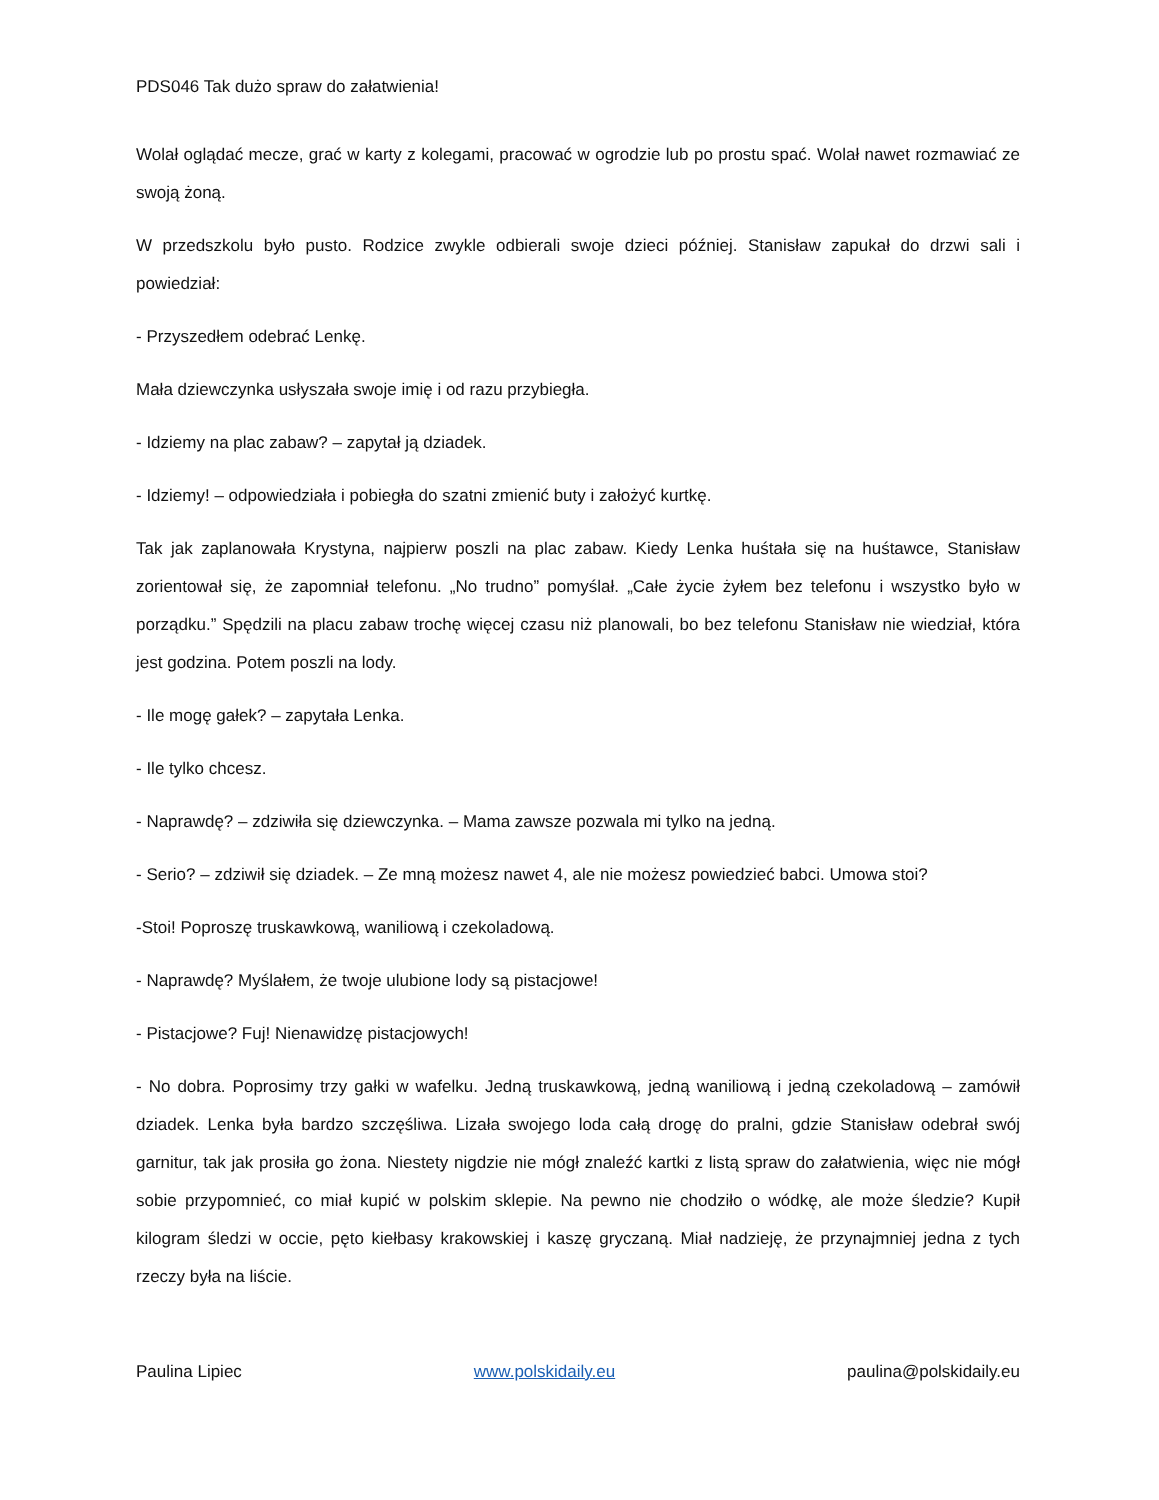PDS046 Tak dużo spraw do załatwienia!
Wolał oglądać mecze, grać w karty z kolegami, pracować w ogrodzie lub po prostu spać. Wolał nawet rozmawiać ze swoją żoną.
W przedszkolu było pusto. Rodzice zwykle odbierali swoje dzieci później. Stanisław zapukał do drzwi sali i powiedział:
- Przyszedłem odebrać Lenkę.
Mała dziewczynka usłyszała swoje imię i od razu przybiegła.
- Idziemy na plac zabaw? – zapytał ją dziadek.
- Idziemy! – odpowiedziała i pobiegła do szatni zmienić buty i założyć kurtkę.
Tak jak zaplanowała Krystyna, najpierw poszli na plac zabaw. Kiedy Lenka huśtała się na huśtawce, Stanisław zorientował się, że zapomniał telefonu. „No trudno” pomyślał. „Całe życie żyłem bez telefonu i wszystko było w porządku.” Spędzili na placu zabaw trochę więcej czasu niż planowali, bo bez telefonu Stanisław nie wiedział, która jest godzina. Potem poszli na lody.
- Ile mogę gałek? – zapytała Lenka.
- Ile tylko chcesz.
- Naprawdę? – zdziwiła się dziewczynka. – Mama zawsze pozwala mi tylko na jedną.
- Serio? – zdziwił się dziadek. – Ze mną możesz nawet 4, ale nie możesz powiedzieć babci. Umowa stoi?
-Stoi! Poproszę truskawkową, waniliową i czekoladową.
- Naprawdę? Myślałem, że twoje ulubione lody są pistacjowe!
- Pistacjowe? Fuj! Nienawidzę pistacjowych!
- No dobra. Poprosimy trzy gałki w wafelku. Jedną truskawkową, jedną waniliową i jedną czekoladową – zamówił dziadek. Lenka była bardzo szczęśliwa. Lizała swojego loda całą drogę do pralni, gdzie Stanisław odebrał swój garnitur, tak jak prosiła go żona. Niestety nigdzie nie mógł znaleźć kartki z listą spraw do załatwienia, więc nie mógł sobie przypomnieć, co miał kupić w polskim sklepie. Na pewno nie chodziło o wódkę, ale może śledzie? Kupił kilogram śledzi w occie, pęto kiełbasy krakowskiej i kaszę gryczaną. Miał nadzieję, że przynajmniej jedna z tych rzeczy była na liście.
Paulina Lipiec www.polskidaily.eu paulina@polskidaily.eu